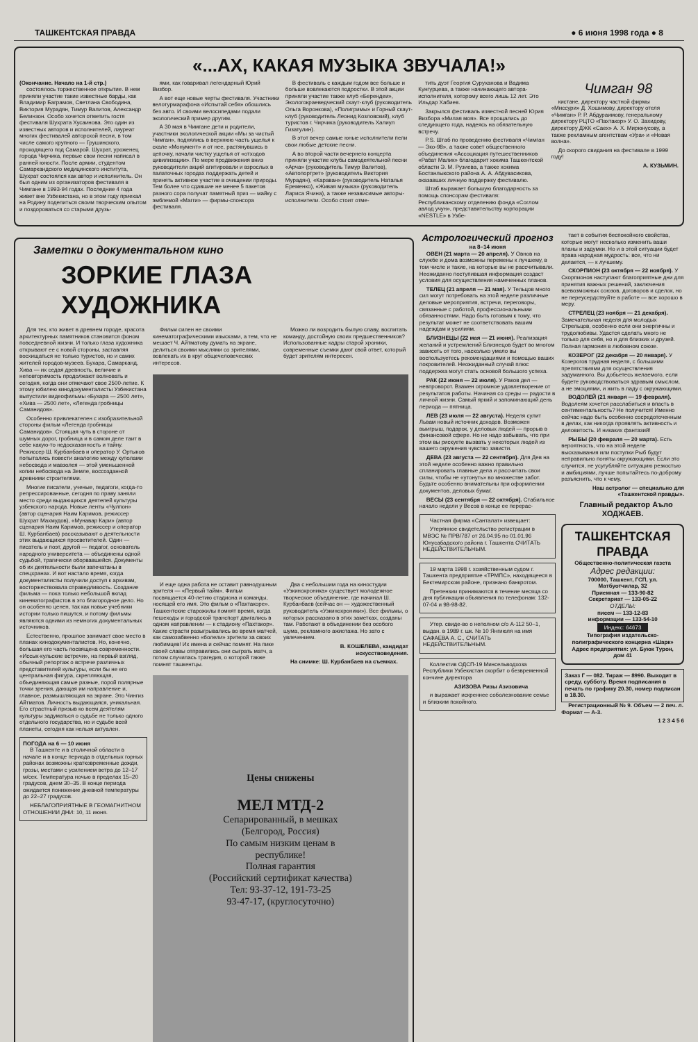ТАШКЕНТСКАЯ ПРАВДА ● 6 июня 1998 года ● 8
«...АХ, КАКАЯ МУЗЫКА ЗВУЧАЛА!»
(Окончание. Начало на 1-й стр.)
состоялось торжественное открытие. В нем приняли участие такие известные барды, как Владимир Баграмов, Светлана Свободина, Виктория Мурадян, Тимур Валитов, Александр Белинзон. Особо хочется отметить гостя фестиваля Шухрата Хусаинова. Это один из известных авторов и исполнителей, лауреат многих фестивалей авторской песни, в том числе самого крупного — Грушинского, проходящего под Самарой. Шухрат, уроженец города Чирчика, первые свои песни написал в ранней юности. После армии, студентом Самаркандского медицинского института, Шухрат состоялся как автор и исполнитель. Он был одним из организаторов фестиваля в Чимгане в 1993-94 годах. Последние 4 года живет вне Узбекистана, но в этом году приехал на Родину поделиться своим творческим опытом и поздороваться со старыми друзь-
ями, как говаривал легендарный Юрий Визбор.
А вот еще новые черты фестиваля. Участники велотурмарафона «Испытай себя» обошлись без авто. И своими велосипедами подали экологический пример другим.
А 30 мая в Чимгане дети и родители, участники экологической акции «Мы за чистый Чимган», поднялись в верхнюю часть ущелья к скале «Монумент» и от нее, растянувшись в цепочку, начали чистку ущелья от «отходов цивилизации». По мере продвижения вниз руководители акций агитировали и взрослых в палаточных городах поддержать детей и принять активное участие в очищении природы. Тем более что сдавшие не менее 5 пакетов разного сора получат памятный приз — майку с эмблемой «Магги» — фирмы-спонсора фестиваля.
В фестиваль с каждым годом все больше и больше вовлекаются подростки. В этой акции приняли участие также клуб «Берендеи», Экологокраеведческий скаут-клуб (руководитель Ольга Воронкова), «Полигримы» и Горный скаут-клуб (руководитель Леонид Козловский), клуб туристов г. Чирчика (руководитель Халиул Гизатулин).
В этот вечер самые юные исполнители пели свои любые детские песни.
А во второй части вечернего концерта приняли участие клубы самодеятельной песни «Арча» (руководитель Тимур Валитов), «Автопортрет» (руководитель Виктория Мурадян), «Караван» (руководитель Наталья Еременко), «Живая музыка» (руководитель Лариса Ячина), а также независимые авторы-исполнители. Особо стоит отме-
тить дуэт Георгия Суруханова и Вадима Кунгурцева, а также начинающего автора-исполнителя, которому всего лишь 12 лет. Это Ильдар Хабиев.
Закрылся фестиваль известной песней Юрия Визбора «Милая моя». Все прощались до следующего года, надеясь на обязательную встречу.
P.S. Штаб по проведению фестиваля «Чимган — Эко-98», а также совет общественного объединения «Ассоциация путешественников «Рабат Малик» благодарит хокима Ташкентской области Э. М. Рузиева, а также хокима Бостанлыкского района А. А. Абдувасикова, оказавших личную поддержку фестивалю.
Штаб выражает большую благодарность за помощь спонсорам фестиваля: Республиканскому отделению фонда «Соглом авлод учун», представительству корпорации «NESTLE» в Узбе-
Чимган 98
кистане, директору частной фирмы «Миссури» Д. Хошимову, директору отеля «Чимган» Р. Р. Абдураимову, генеральному директору РЦТО «Пахтакор» У. О. Захидову, директору ДЖК «Саех» А. Х. Мирюнусову, а также рекламным агентствам «Ура» и «Новая волна».
До скорого свидания на фестивале в 1999 году!
А. КУЗЬМИН.
Заметки о документальном кино
ЗОРКИЕ ГЛАЗА ХУДОЖНИКА
Для тех, кто живет в древнем городе, красота архитектурных памятников становится фоном повседневной жизни. И только глаза художника открывают ее с новой стороны, заставляя восхищаться не только туристов, но и самих жителей городов-музеев. Бухара, Самарканд, Хива — их седая древность, величие и неповторимость продолжают волновать и сегодня, когда они отмечают свое 2500-летие. К этому юбилею кинодокументалисты Узбекистана выпустили видеофильмы «Бухара — 2500 лет», «Хива — 2500 лет», «Легенда гробницы Саманидов».
Особенно привлекателен с изобразительной стороны фильм «Легенда гробницы Саманидов». Стоящая чуть в стороне от шумных дорог, гробница и в самом деле таит в себе какую-то недосказанность и тайну. Режиссер Ш. Курбанбаев и оператор У. Ортыков попытались повести аналогию между куполами небосвода и мавзолея — этой уменьшенной копии небосвода на Земле, воссозданной древними строителями.
Многие писатели, ученые, педагоги, когда-то репрессированные, сегодня по праву заняли место среди выдающихся деятелей культуры узбекского народа. Новые ленты «Чулпон» (автор сценария Наим Каримов, режиссер Шухрат Махмудов), «Мунавар Кари» (автор сценария Наим Каримов, режиссер и оператор Ш. Курбанбаев) рассказывают о деятельности этих выдающихся просветителей. Один — писатель и поэт, другой — педагог, основатель народного университета — объединены одной судьбой, трагически оборвавшейся. Документы об их деятельности были запечатаны в спецхранах. И вот настало время, когда документалисты получили доступ к архивам, восторжествовала справедливость. Создание фильма — пока только небольшой вклад кинематографистов в это благородное дело. Но он особенно ценен, так как новые учебники истории только пишутся, и потому фильмы являются одними из немногих документальных источников.
Естественно, прошлое занимает свое место в планах кинодокументалистов. Но, конечно, большая его часть посвящена современности. «Иссык-кульские встречи», на первый взгляд, обычный репортаж о встрече различных представителей культуры, если бы не его центральная фигура, скрепляющая, объединяющая самые разные, порой полярные точки зрения, дающая им направление и, главное, размышляющая на экране. Это Чингиз Айтматов. Личность выдающаяся, уникальная. Его страстный призыв ко всем деятелям культуры задуматься о судьбе не только одного отдельного государства, но и судьбе всей планеты, сегодня как нельзя актуален.
ПОГОДА на 6 — 10 июня
В Ташкенте и в столичной области в начале и в конце периода в отдельных горных районах возможны кратковременные дожди, грозы, местами с усилением ветра до 12–17 м/сек. Температура ночью в пределах 15–20 градусов, днем 30–35. В конце периода ожидается понижение дневной температуры до 22–27 градусов.
НЕБЛАГОПРИЯТНЫЕ В ГЕОМАГНИТНОМ ОТНОШЕНИИ ДНИ: 10, 11 июня.
Фильм силен не своими кинематографическими изысками, а тем, что не мешает Ч. Айтматову думать на экране, делиться своими мыслями со зрителями, вовлекать их в круг общечеловеческих интересов.
Можно ли возродить былую славу, воспитать команду, достойную своих предшественников? Использованные кадры старой хроники, современные съемки дают свой ответ, который будет зрителям интересен.
И еще одна работа не оставит равнодушным зрителя — «Первый тайм». Фильм посвящается 40-летию стадиона и команды, носящей его имя. Это фильм о «Пахтакоре». Ташкентские старожилы помнят время, когда пешеходы и городской транспорт двигались в одном направлении — к стадиону «Пахтакор». Какие страсти разыгрывались во время матчей, как самозабвенно «болели» зрители за своих любимцев! Их имена и сейчас помнят. На пике своей славы отправились они сыграть матч, а потом случилась трагедия, о которой также помнят ташкентцы.
Два с небольшим года на киностудии «Узкинохроника» существует молодежное творческое объединение, где начинал Ш. Курбанбаев (сейчас он — художественный руководитель «Узкинохроники»). Все фильмы, о которых рассказано в этих заметках, созданы там. Работают в объединении без особого шума, рекламного ажиотажа. Но зато с увлечением.
В. КОШЕЛЕВА, кандидат искусствоведения.
На снимке: Ш. Курбанбаев на съемках.
Цены снижены
МЕЛ МТД-2
Сепарированный, в мешках
(Белгород, Россия)
По самым низким ценам в республике!
Полная гарантия
(Российский сертификат качества)
Тел: 93-37-12, 191-73-25
93-47-17, (круглосуточно)
Астрологический прогноз
на 8–14 июня
ОВЕН (21 марта — 20 апреля). У Овнов на службе и дома возможны перемены к лучшему, в том числе и такие, на которые вы не рассчитывали. Неожиданно поступившая информация создаст условия для осуществления намеченных планов.
ТЕЛЕЦ (21 апреля — 21 мая). У Тельцов много сил могут потребовать на этой неделе различные деловые мероприятия, встречи, переговоры, связанные с работой, профессиональными обязанностями. Надо быть готовым к тому, что результат может не соответствовать вашим надеждам и усилиям.
БЛИЗНЕЦЫ (22 мая — 21 июня). Реализация желаний и устремлений Близнецов будет во многом зависеть от того, насколько умело вы воспользуетесь рекомендациями и помощью ваших покровителей. Неожиданный случай плюс поддержка могут стать основой большого успеха.
РАК (22 июня — 22 июля). У Раков дел — невпроворот. Взамен огромное удовлетворение от результатов работы. Начиная со среды — радости в личной жизни. Самый яркий и запоминающий день периода — пятница.
ЛЕВ (23 июля — 22 августа). Неделя сулит Львам новый источник доходов. Возможен выигрыш, подарок, у деловых людей — прорыв в финансовой сфере. Но не надо забывать, что при этом вы рискуете вызвать у некоторых людей из вашего окружения чувство зависти.
ДЕВА (23 августа — 22 сентября). Для Дев на этой неделе особенно важно правильно спланировать главные дела и рассчитать свои силы, чтобы не «утонуть» во множестве забот. Будьте особенно внимательны при оформлении документов, деловых бумаг.
ВЕСЫ (23 сентября — 22 октября). Стабильное начало недели у Весов в конце ее перерас-
Частная фирма «Санталат» извещает:
Утерянное свидетельство регистрации в МВЭС № ПРВ/787 от 26.04.95 по 01.01.96 Юнусабадского района г. Ташкента СЧИТАТЬ НЕДЕЙСТВИТЕЛЬНЫМ.
19 марта 1998 г. хозяйственным судом г. Ташкента предприятие «ТРМПС», находящееся в Бектемирском районе, признано банкротом.
Претензии принимаются в течение месяца со дня публикации объявления по телефонам: 132-07-04 и 98-98-82.
Утер. свиде-во о неполном с/о А-112 50–1, выдан. в 1989 г. шк. № 10 Янгиюля на имя САФАЕВА А. С., СЧИТАТЬ НЕДЕЙСТВИТЕЛЬНЫМ.
Коллектив ОДСП-19 Минсельводхоза Республики Узбекистан скорбит о безвременной кончине директора
АЗИЗОВА Ризы Азизовича
и выражает искреннее соболезнование семье и близким покойного.
тает в события беспокойного свойства, которые могут несколько изменить ваши планы и задумки. Но и в этой ситуации будет права народная мудрость: все, что ни делается, — к лучшему.
СКОРПИОН (23 октября — 22 ноября). У Скорпионов наступают благоприятные дни для принятия важных решений, заключения всевозможных союзов, договоров и сделок, но не переусердствуйте в работе — все хорошо в меру.
СТРЕЛЕЦ (23 ноября — 21 декабря). Замечательная неделя для молодых Стрельцов, особенно если они энергичны и трудолюбивы. Удастся сделать много не только для себя, но и для близких и друзей. Полная гармония в любовном союзе.
КОЗЕРОГ (22 декабря — 20 января). У Козерогов трудная неделя, с большими препятствиями для осуществления задуманного. Вы добьетесь желаемого, если будете руководствоваться здравым смыслом, а не эмоциями, и жить в ладу с окружающими.
ВОДОЛЕЙ (21 января — 19 февраля). Водолеям хочется расслабиться и впасть в сентиментальность? Не получится! Именно сейчас надо быть особенно сосредоточенным в делах, как никогда проявлять активность и деловитость. И никаких фантазий!
РЫБЫ (20 февраля — 20 марта). Есть вероятность, что на этой неделе высказывания или поступки Рыб будут неправильно поняты окружающими. Если это случится, не усугубляйте ситуацию резкостью и амбициями, лучше попытайтесь по-доброму разъяснить, что к чему.
Наш астролог — специально для «Ташкентской правды».
Главный редактор Аъло ХОДЖАЕВ.
ТАШКЕНТСКАЯ ПРАВДА
Общественно-политическая газета
Адрес редакции:
700000, Ташкент, ГСП, ул. Матбуотчилар, 32
Приемная — 133-90-82
Секретариат — 133-05-22
ОТДЕЛЫ:
писем — 133-12-83
информации — 133-54-10
Индекс: 64673
Типография издательско-полиграфического концерна «Шарк»
Адрес предприятия: ул. Буюк Турон, дом 41
Заказ Г — 082. Тираж — 8990. Выходит в среду, субботу. Время подписания в печать по графику 20.30, номер подписан в 18.30.
Регистрационный № 9. Объем — 2 печ. л. Формат — А-3.
1 2 3 4 5 6